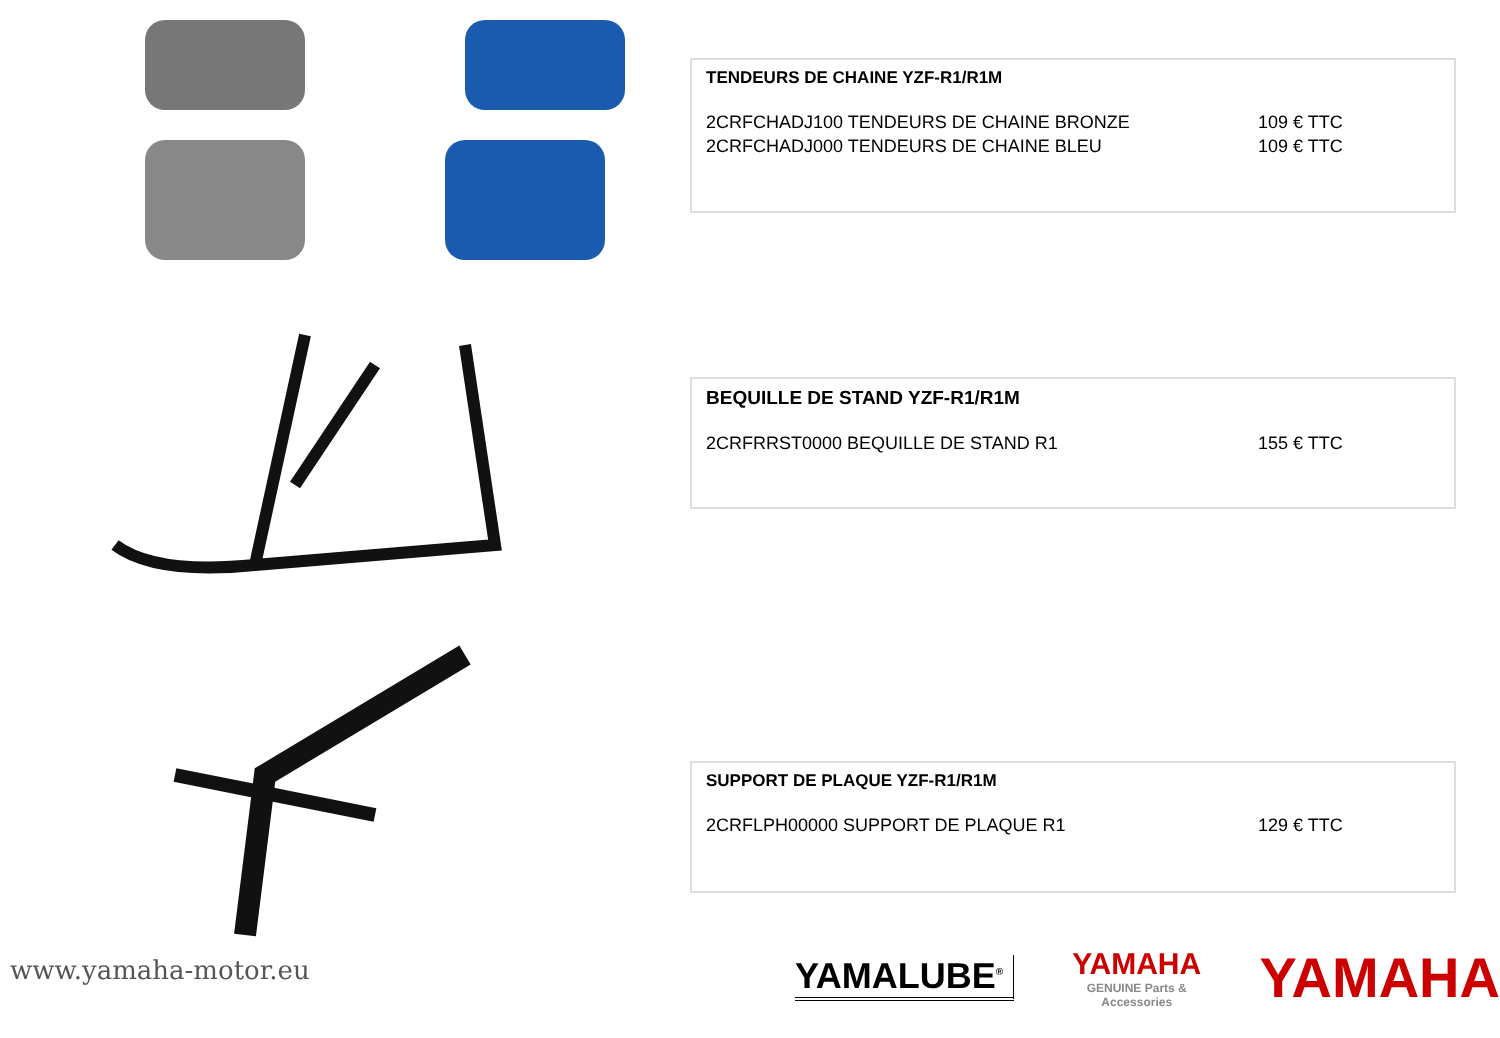TENDEURS DE CHAINE YZF-R1/R1M
2CRFCHADJ100 TENDEURS DE CHAINE BRONZE 109 € TTC
2CRFCHADJ000 TENDEURS DE CHAINE BLEU 109 € TTC
BEQUILLE DE STAND YZF-R1/R1M
2CRFRRST0000 BEQUILLE DE STAND R1 155 € TTC
SUPPORT DE PLAQUE YZF-R1/R1M
2CRFLPH00000 SUPPORT DE PLAQUE R1 129 € TTC
www.yamaha-motor.eu
YAMALUBE<sup>®</sup>
YAMAHA
GENUINE Parts & Accessories
YAMAHA